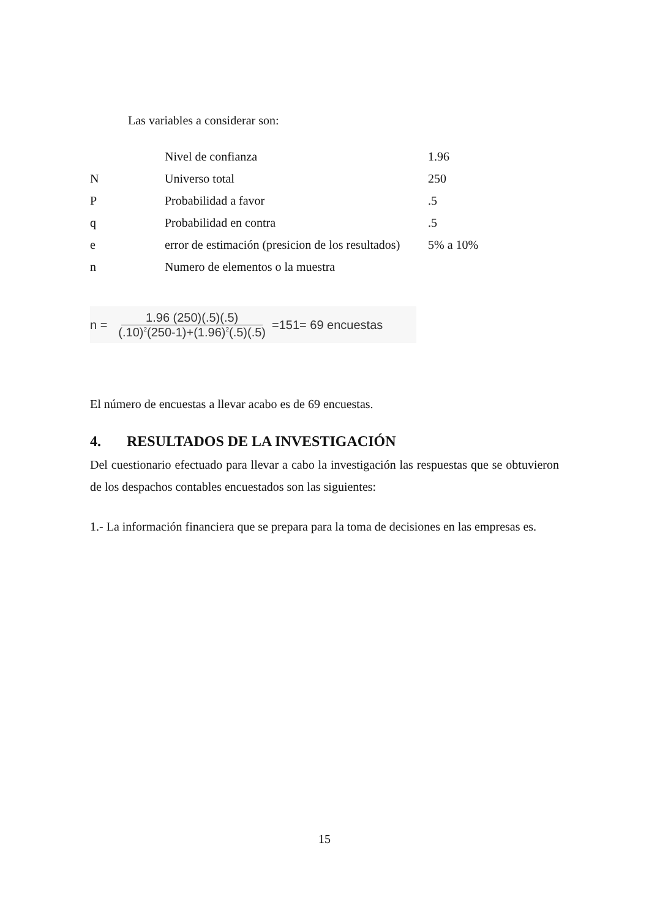Las variables a considerar son:
| | Nivel de confianza | 1.96 |
| N | Universo total | 250 |
| P | Probabilidad a favor | .5 |
| q | Probabilidad en contra | .5 |
| e | error de estimación (presicion de los resultados) | 5% a 10% |
| n | Numero de elementos o la muestra | |
n = 1.96 (250)(.5)(.5) (.10)<sup>2</sup>(250-1)+(1.96)<sup>2</sup>(.5)(.5) =151= 69 encuestas
El número de encuestas a llevar acabo es de 69 encuestas.
4. RESULTADOS DE LA INVESTIGACIÓN
Del cuestionario efectuado para llevar a cabo la investigación las respuestas que se obtuvieron de los despachos contables encuestados son las siguientes:
1.- La información financiera que se prepara para la toma de decisiones en las empresas es.
15